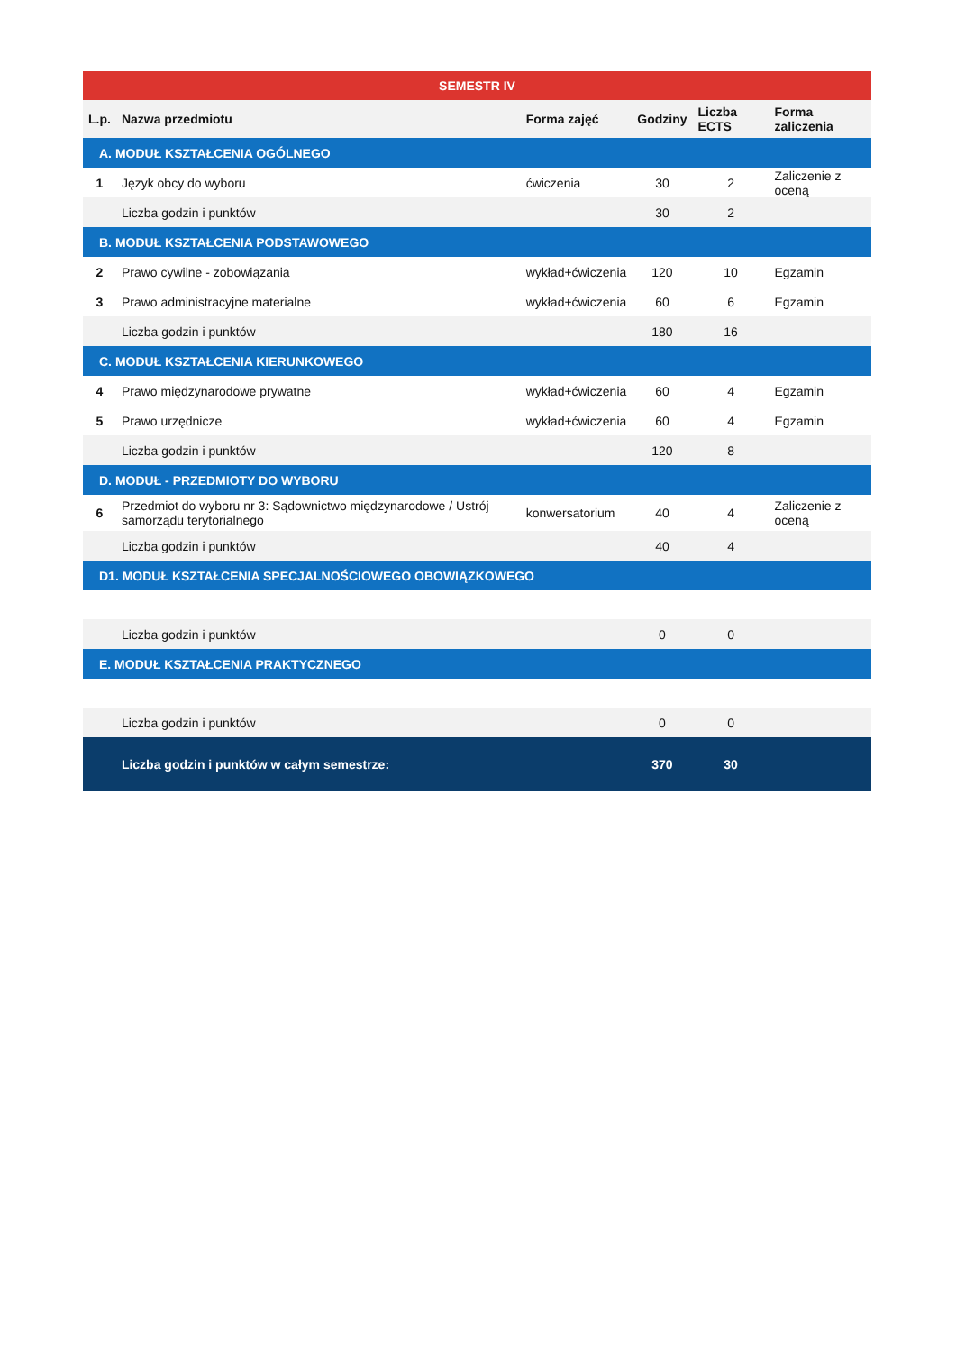| SEMESTR IV | | | | | |
| L.p. | Nazwa przedmiotu | Forma zajęć | Godziny | Liczba ECTS | Forma zaliczenia |
| A. MODUŁ KSZTAŁCENIA OGÓLNEGO | | | | | |
| 1 | Język obcy do wyboru | ćwiczenia | 30 | 2 | Zaliczenie z oceną |
| | Liczba godzin i punktów | | 30 | 2 | |
| B. MODUŁ KSZTAŁCENIA PODSTAWOWEGO | | | | | |
| 2 | Prawo cywilne - zobowiązania | wykład+ćwiczenia | 120 | 10 | Egzamin |
| 3 | Prawo administracyjne materialne | wykład+ćwiczenia | 60 | 6 | Egzamin |
| | Liczba godzin i punktów | | 180 | 16 | |
| C. MODUŁ KSZTAŁCENIA KIERUNKOWEGO | | | | | |
| 4 | Prawo międzynarodowe prywatne | wykład+ćwiczenia | 60 | 4 | Egzamin |
| 5 | Prawo urzędnicze | wykład+ćwiczenia | 60 | 4 | Egzamin |
| | Liczba godzin i punktów | | 120 | 8 | |
| D. MODUŁ - PRZEDMIOTY DO WYBORU | | | | | |
| 6 | Przedmiot do wyboru nr 3: Sądownictwo międzynarodowe / Ustrój samorządu terytorialnego | konwersatorium | 40 | 4 | Zaliczenie z oceną |
| | Liczba godzin i punktów | | 40 | 4 | |
| D1. MODUŁ KSZTAŁCENIA SPECJALNOŚCIOWEGO OBOWIĄZKOWEGO | | | | | |
| | Liczba godzin i punktów | | 0 | 0 | |
| E. MODUŁ KSZTAŁCENIA PRAKTYCZNEGO | | | | | |
| | Liczba godzin i punktów | | 0 | 0 | |
| | Liczba godzin i punktów w całym semestrze: | | 370 | 30 | |